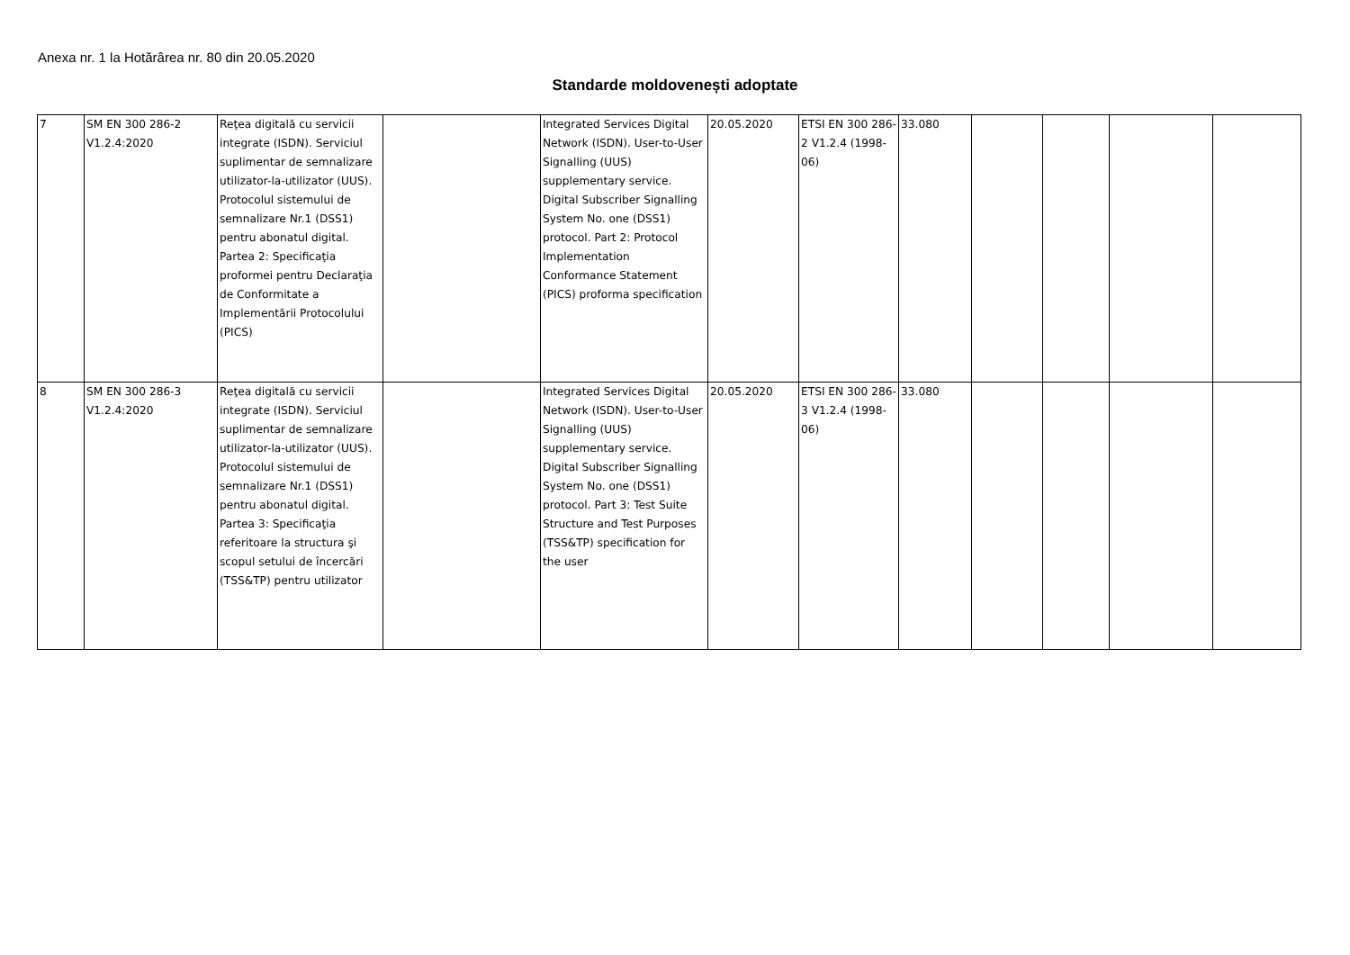Anexa nr. 1 la Hotărârea nr. 80 din 20.05.2020
Standarde moldovenești adoptate
| 7 | SM EN 300 286-2 V1.2.4:2020 | Reţea digitală cu servicii integrate (ISDN). Serviciul suplimentar de semnalizare utilizator-la-utilizator (UUS). Protocolul sistemului de semnalizare Nr.1 (DSS1) pentru abonatul digital. Partea 2: Specificaţia proformei pentru Declaraţia de Conformitate a Implementării Protocolului (PICS) | | Integrated Services Digital Network (ISDN). User-to-User Signalling (UUS) supplementary service. Digital Subscriber Signalling System No. one (DSS1) protocol. Part 2: Protocol Implementation Conformance Statement (PICS) proforma specification | 20.05.2020 | ETSI EN 300 286-2 V1.2.4 (1998-06) | 33.080 | | | | |
| 8 | SM EN 300 286-3 V1.2.4:2020 | Reţea digitală cu servicii integrate (ISDN). Serviciul suplimentar de semnalizare utilizator-la-utilizator (UUS). Protocolul sistemului de semnalizare Nr.1 (DSS1) pentru abonatul digital. Partea 3: Specificaţia referitoare la structura şi scopul setului de încercări (TSS&TP) pentru utilizator | | Integrated Services Digital Network (ISDN). User-to-User Signalling (UUS) supplementary service. Digital Subscriber Signalling System No. one (DSS1) protocol. Part 3: Test Suite Structure and Test Purposes (TSS&TP) specification for the user | 20.05.2020 | ETSI EN 300 286-3 V1.2.4 (1998-06) | 33.080 | | | | |